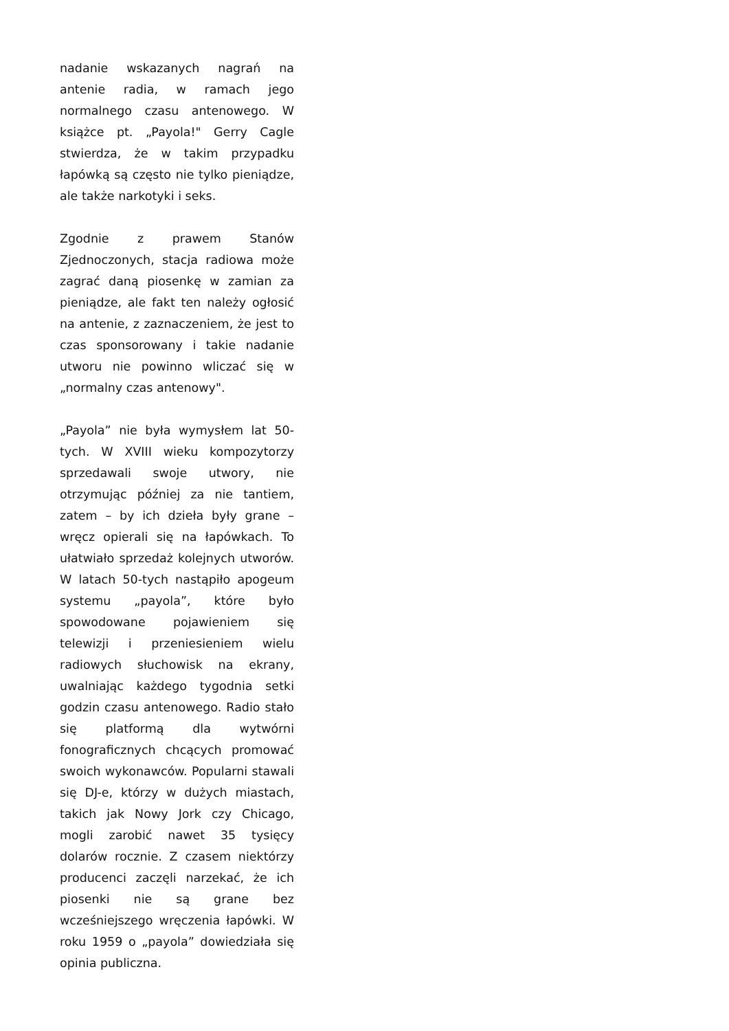nadanie wskazanych nagrań na antenie radia, w ramach jego normalnego czasu antenowego. W książce pt. „Payola!" Gerry Cagle stwierdza, że w takim przypadku łapówką są często nie tylko pieniądze, ale także narkotyki i seks.
Zgodnie z prawem Stanów Zjednoczonych, stacja radiowa może zagrać daną piosenkę w zamian za pieniądze, ale fakt ten należy ogłosić na antenie, z zaznaczeniem, że jest to czas sponsorowany i takie nadanie utworu nie powinno wliczać się w „normalny czas antenowy".
„Payola” nie była wymysłem lat 50-tych. W XVIII wieku kompozytorzy sprzedawali swoje utwory, nie otrzymując później za nie tantiem, zatem – by ich dzieła były grane – wręcz opierali się na łapówkach. To ułatwiało sprzedaż kolejnych utworów. W latach 50-tych nastąpiło apogeum systemu „payola”, które było spowodowane pojawieniem się telewizji i przeniesieniem wielu radiowych słuchowisk na ekrany, uwalniając każdego tygodnia setki godzin czasu antenowego. Radio stało się platformą dla wytwórni fonograficznych chcących promować swoich wykonawców. Popularni stawali się DJ-e, którzy w dużych miastach, takich jak Nowy Jork czy Chicago, mogli zarobić nawet 35 tysięcy dolarów rocznie. Z czasem niektórzy producenci zaczęli narzekać, że ich piosenki nie są grane bez wcześniejszego wręczenia łapówki. W roku 1959 o „payola” dowiedziała się opinia publiczna.